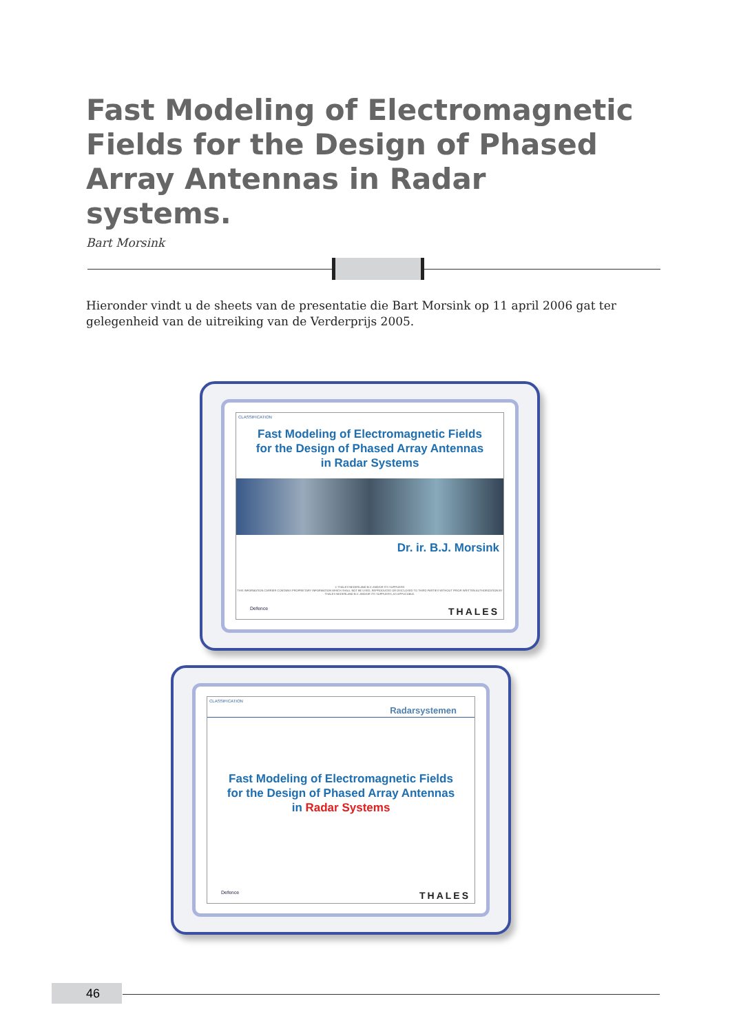Fast Modeling of Electromagnetic Fields for the Design of Phased Array Antennas in Radar systems.
Bart Morsink
Hieronder vindt u de sheets van de presentatie die Bart Morsink op 11 april 2006 gat ter gelegenheid van de uitreiking van de Verderprijs 2005.
CLASSIFICATION
Fast Modeling of Electromagnetic Fields
for the Design of Phased Array Antennas
in Radar Systems
Dr. ir. B.J. Morsink
© THALES NEDERLAND B.V. AND/OR ITS SUPPLIERS
THIS INFORMATION CARRIER CONTAINS PROPRIETARY INFORMATION WHICH SHALL NOT BE USED, REPRODUCED OR DISCLOSED TO THIRD PARTIES WITHOUT PRIOR WRITTEN AUTHORIZATION BY THALES NEDERLAND B.V. AND/OR ITS SUPPLIERS, AS APPLICABLE.
Defence THALES
CLASSIFICATION
Radarsystemen
Fast Modeling of Electromagnetic Fields
for the Design of Phased Array Antennas
in Radar Systems
Defence THALES
46